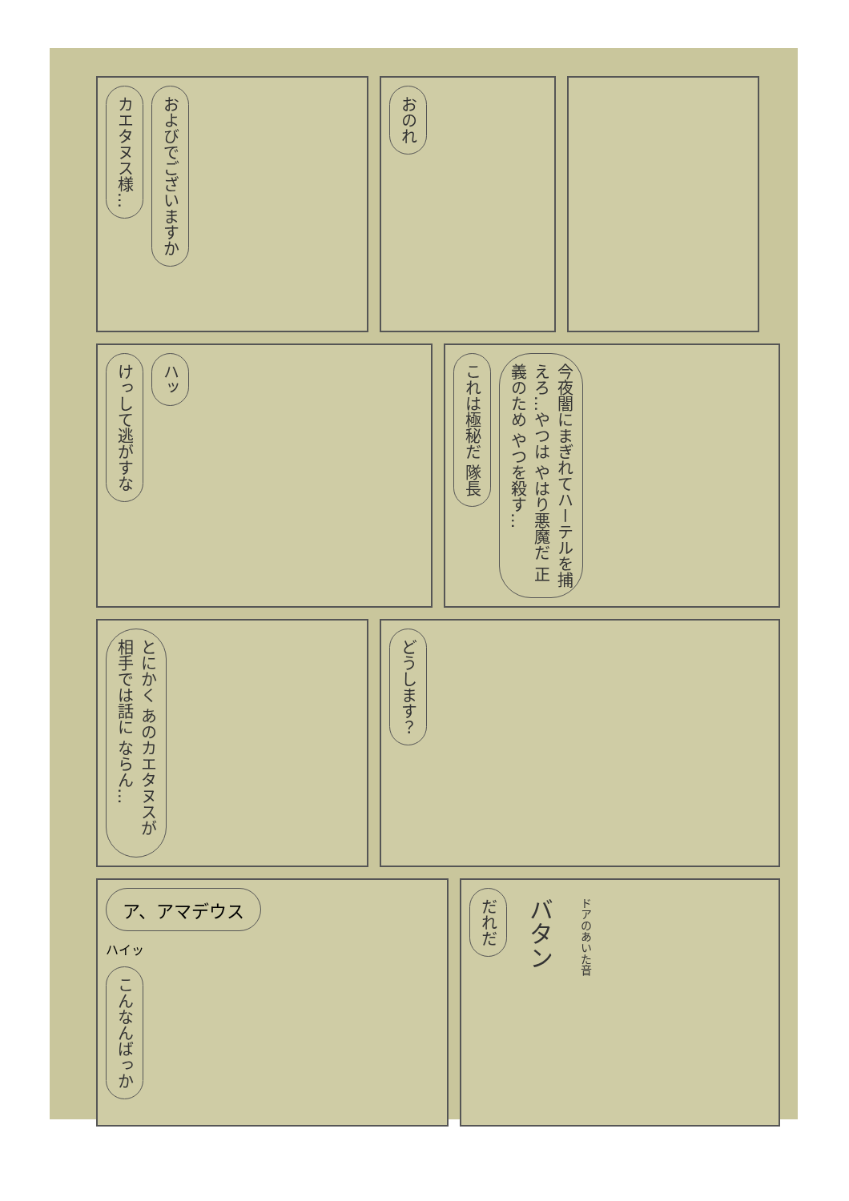カエタヌス様… およびでございますか
おのれ
けっして逃がすな ハッ
これは極秘だ 隊長 今夜闇にまぎれてハーテルを捕えろ…やつは やはり悪魔だ 正義のため やつを殺す…
とにかく あのカエタヌスが 相手では話に ならん…
どうします？
ア、アマデウス
ハイッ
こんなんばっか
だれだ バタン ドアのあいた音